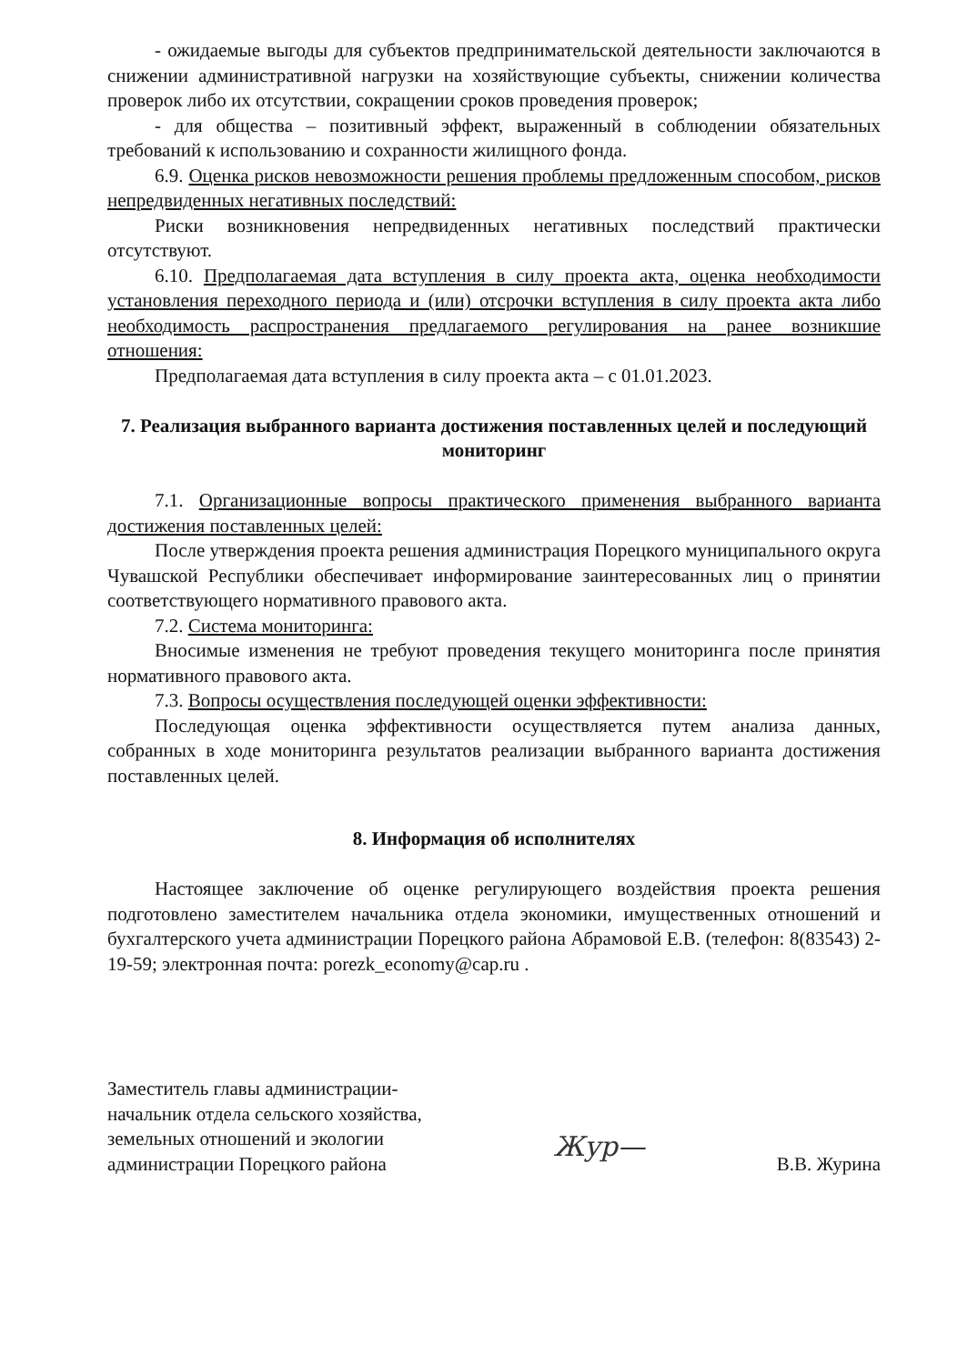- ожидаемые выгоды для субъектов предпринимательской деятельности заключаются в снижении административной нагрузки на хозяйствующие субъекты, снижении количества проверок либо их отсутствии, сокращении сроков проведения проверок;
- для общества – позитивный эффект, выраженный в соблюдении обязательных требований к использованию и сохранности жилищного фонда.
6.9. Оценка рисков невозможности решения проблемы предложенным способом, рисков непредвиденных негативных последствий:
Риски возникновения непредвиденных негативных последствий практически отсутствуют.
6.10. Предполагаемая дата вступления в силу проекта акта, оценка необходимости установления переходного периода и (или) отсрочки вступления в силу проекта акта либо необходимость распространения предлагаемого регулирования на ранее возникшие отношения:
Предполагаемая дата вступления в силу проекта акта – с 01.01.2023.
7. Реализация выбранного варианта достижения поставленных целей и последующий мониторинг
7.1. Организационные вопросы практического применения выбранного варианта достижения поставленных целей:
После утверждения проекта решения администрация Порецкого муниципального округа Чувашской Республики обеспечивает информирование заинтересованных лиц о принятии соответствующего нормативного правового акта.
7.2. Система мониторинга:
Вносимые изменения не требуют проведения текущего мониторинга после принятия нормативного правового акта.
7.3. Вопросы осуществления последующей оценки эффективности:
Последующая оценка эффективности осуществляется путем анализа данных, собранных в ходе мониторинга результатов реализации выбранного варианта достижения поставленных целей.
8. Информация об исполнителях
Настоящее заключение об оценке регулирующего воздействия проекта решения подготовлено заместителем начальника отдела экономики, имущественных отношений и бухгалтерского учета администрации Порецкого района Абрамовой Е.В. (телефон: 8(83543) 2-19-59; электронная почта: porezk_economy@cap.ru .
Заместитель главы администрации-
начальник отдела сельского хозяйства,
земельных отношений и экологии
администрации Порецкого района
Жур—
В.В. Журина